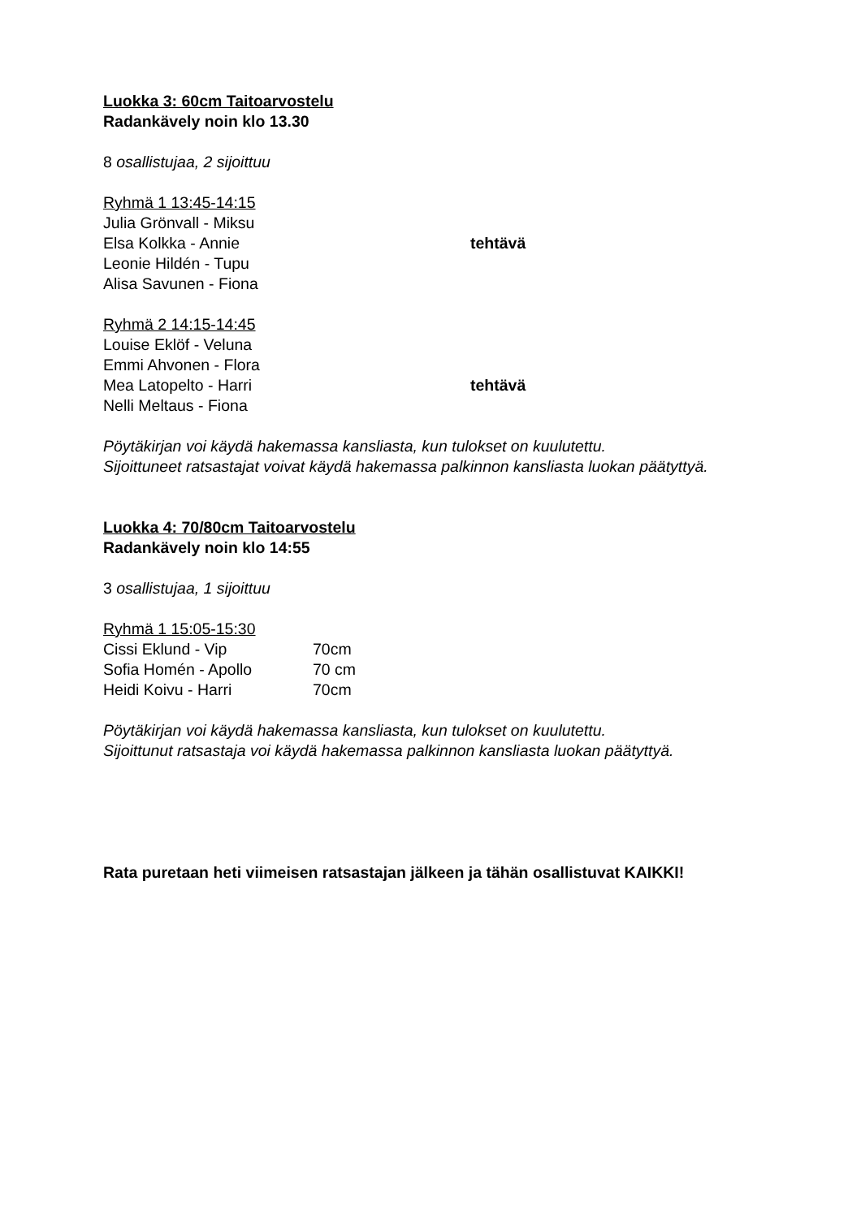Luokka 3: 60cm Taitoarvostelu
Radankävely noin klo 13.30
8 osallistujaa, 2 sijoittuu
Ryhmä 1 13:45-14:15
Julia Grönvall - Miksu
Elsa Kolkka - Annie tehtävä
Leonie Hildén - Tupu
Alisa Savunen - Fiona
Ryhmä 2 14:15-14:45
Louise Eklöf - Veluna
Emmi Ahvonen - Flora
Mea Latopelto - Harri tehtävä
Nelli Meltaus - Fiona
Pöytäkirjan voi käydä hakemassa kansliasta, kun tulokset on kuulutettu.
Sijoittuneet ratsastajat voivat käydä hakemassa palkinnon kansliasta luokan päätyttyä.
Luokka 4: 70/80cm Taitoarvostelu
Radankävely noin klo 14:55
3 osallistujaa, 1 sijoittuu
Ryhmä 1 15:05-15:30
Cissi Eklund - Vip 70cm
Sofia Homén - Apollo 70 cm
Heidi Koivu - Harri 70cm
Pöytäkirjan voi käydä hakemassa kansliasta, kun tulokset on kuulutettu.
Sijoittunut ratsastaja voi käydä hakemassa palkinnon kansliasta luokan päätyttyä.
Rata puretaan heti viimeisen ratsastajan jälkeen ja tähän osallistuvat KAIKKI!